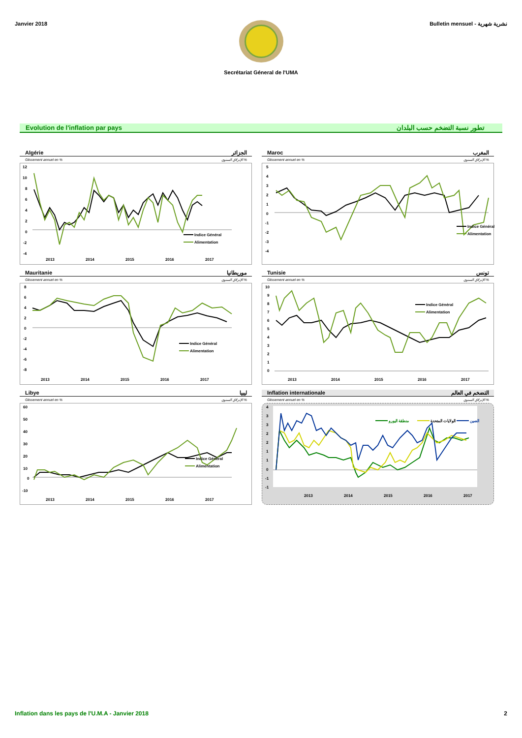Janvier 2018 Bulletin mensuel - نشرية شهرية
Secrétariat Géneral de l'UMA
Evolution de l'inflation par pays تطور نسبة التضخم حسب البلدان
Algérie الجزائر
Glissement annuel en % الإنزلاق السنوي %
12
10
8
6
4
2
0
-2
-4
Indice Général
Alimentation
2013
2014
2015
2016
2017
Maroc المغرب
Glissement annuel en % الإنزلاق السنوي %
5
4
3
2
1
0
-1
-2
-3
-4
Indice Général
Alimentation
Mauritanie موريطانيا
Glissement annuel en % الإنزلاق السنوي %
8
6
4
2
0
-2
-4
-6
-8
Indice Général
Alimentation
2013
2014
2015
2016
2017
Tunisie تونس
Glissement annuel en % الإنزلاق السنوي %
10
9
8
7
6
5
4
3
2
1
0
Indice Général
Alimentation
2013
2014
2015
2016
2017
Libye ليبيا
Glissement annuel en % الإنزلاق السنوي %
60
50
40
30
20
10
0
-10
Indice Général
Alimentation
2013
2014
2015
2016
2017
Inflation internationale التضخم في العالم
Glissement annuel en % الإنزلاق السنوي %
4
3
3
2
2
1
1
0
-1
-1
منطقة اليورو
الولايات المتحدة
الصين
2013
2014
2015
2016
2017
Inflation dans les pays de l'U.M.A - Janvier 2018 2